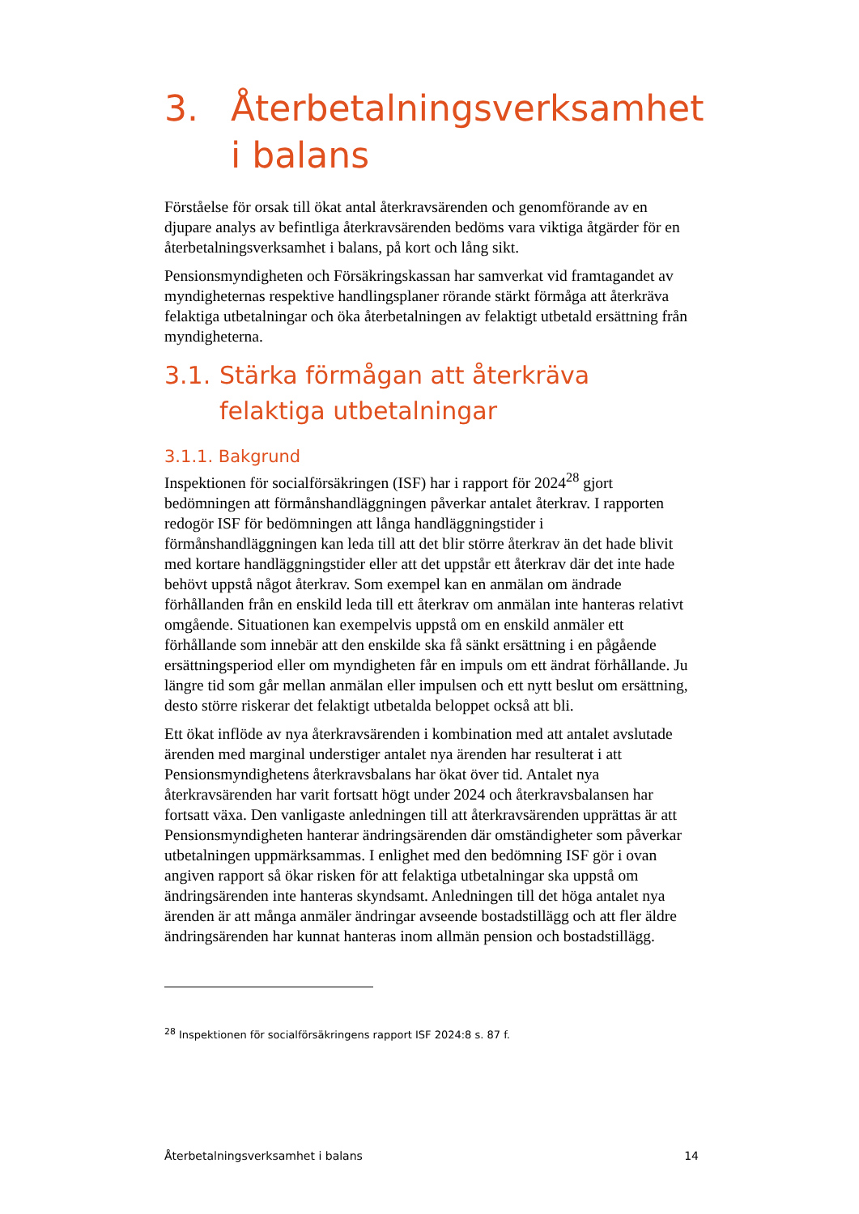3. Återbetalningsverksamhet i balans
Förståelse för orsak till ökat antal återkravsärenden och genomförande av en djupare analys av befintliga återkravsärenden bedöms vara viktiga åtgärder för en återbetalningsverksamhet i balans, på kort och lång sikt.
Pensionsmyndigheten och Försäkringskassan har samverkat vid fram­tagandet av myndigheternas respektive handlingsplaner rörande stärkt förmåga att återkräva felaktiga utbetalningar och öka återbetalningen av felaktigt utbetald ersättning från myndigheterna.
3.1. Stärka förmågan att återkräva felaktiga utbetalningar
3.1.1. Bakgrund
Inspektionen för socialförsäkringen (ISF) har i rapport för 2024<sup>28</sup> gjort bedömningen att förmånshandläggningen påverkar antalet återkrav. I rapporten redogör ISF för bedömningen att långa handläggningstider i förmånshandläggningen kan leda till att det blir större återkrav än det hade blivit med kortare handläggningstider eller att det uppstår ett återkrav där det inte hade behövt uppstå något återkrav. Som exempel kan en anmälan om ändrade förhållanden från en enskild leda till ett återkrav om anmälan inte hanteras relativt omgående. Situationen kan exempelvis uppstå om en enskild anmäler ett förhållande som innebär att den enskilde ska få sänkt ersättning i en pågående ersättningsperiod eller om myndigheten får en impuls om ett ändrat förhållande. Ju längre tid som går mellan anmälan eller impulsen och ett nytt beslut om ersättning, desto större riskerar det felaktigt utbetalda beloppet också att bli.
Ett ökat inflöde av nya återkravsärenden i kombination med att antalet avslutade ärenden med marginal understiger antalet nya ärenden har resulterat i att Pensionsmyndighetens återkravsbalans har ökat över tid. Antalet nya återkravsärenden har varit fortsatt högt under 2024 och återkravsbalansen har fortsatt växa. Den vanligaste anledningen till att återkravsärenden upprättas är att Pensionsmyndigheten hanterar ändrings­ärenden där omständigheter som påverkar utbetalningen uppmärksammas. I enlighet med den bedömning ISF gör i ovan angiven rapport så ökar risken för att felaktiga utbetalningar ska uppstå om ändringsärenden inte hanteras skyndsamt. Anledningen till det höga antalet nya ärenden är att många anmäler ändringar avseende bostadstillägg och att fler äldre ändrings­ärenden har kunnat hanteras inom allmän pension och bostadstillägg.
<sup>28</sup> Inspektionen för socialförsäkringens rapport ISF 2024:8 s. 87 f.
Återbetalningsverksamhet i balans 14